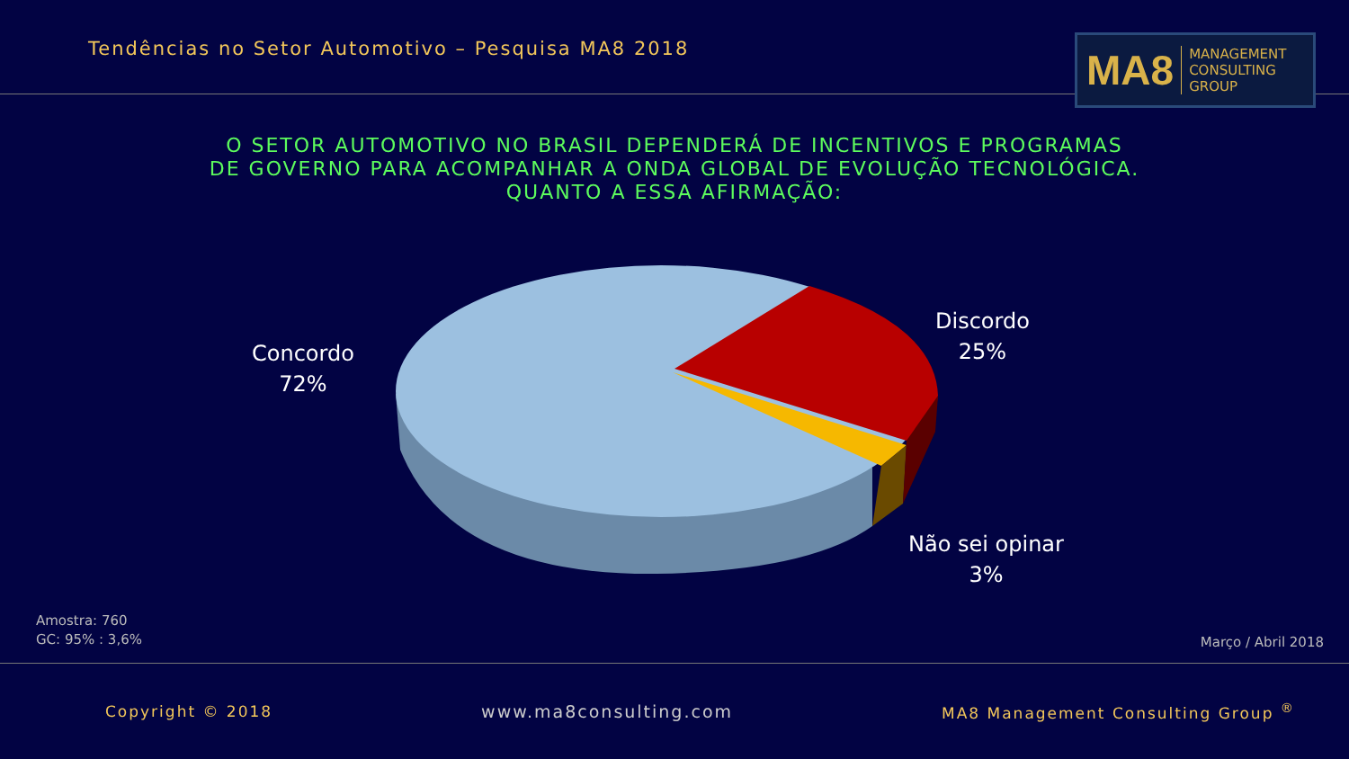Tendências no Setor Automotivo – Pesquisa MA8 2018
MA8 MANAGEMENT
CONSULTING GROUP
O SETOR AUTOMOTIVO NO BRASIL DEPENDERÁ DE INCENTIVOS E PROGRAMAS
DE GOVERNO PARA ACOMPANHAR A ONDA GLOBAL DE EVOLUÇÃO TECNOLÓGICA.
QUANTO A ESSA AFIRMAÇÃO:
Concordo
72%
Discordo
25%
Não sei opinar
3%
Amostra: 760
GC: 95% : 3,6%
Março / Abril 2018
Copyright © 2018 www.ma8consulting.com MA8 Management Consulting Group <sup>®</sup>